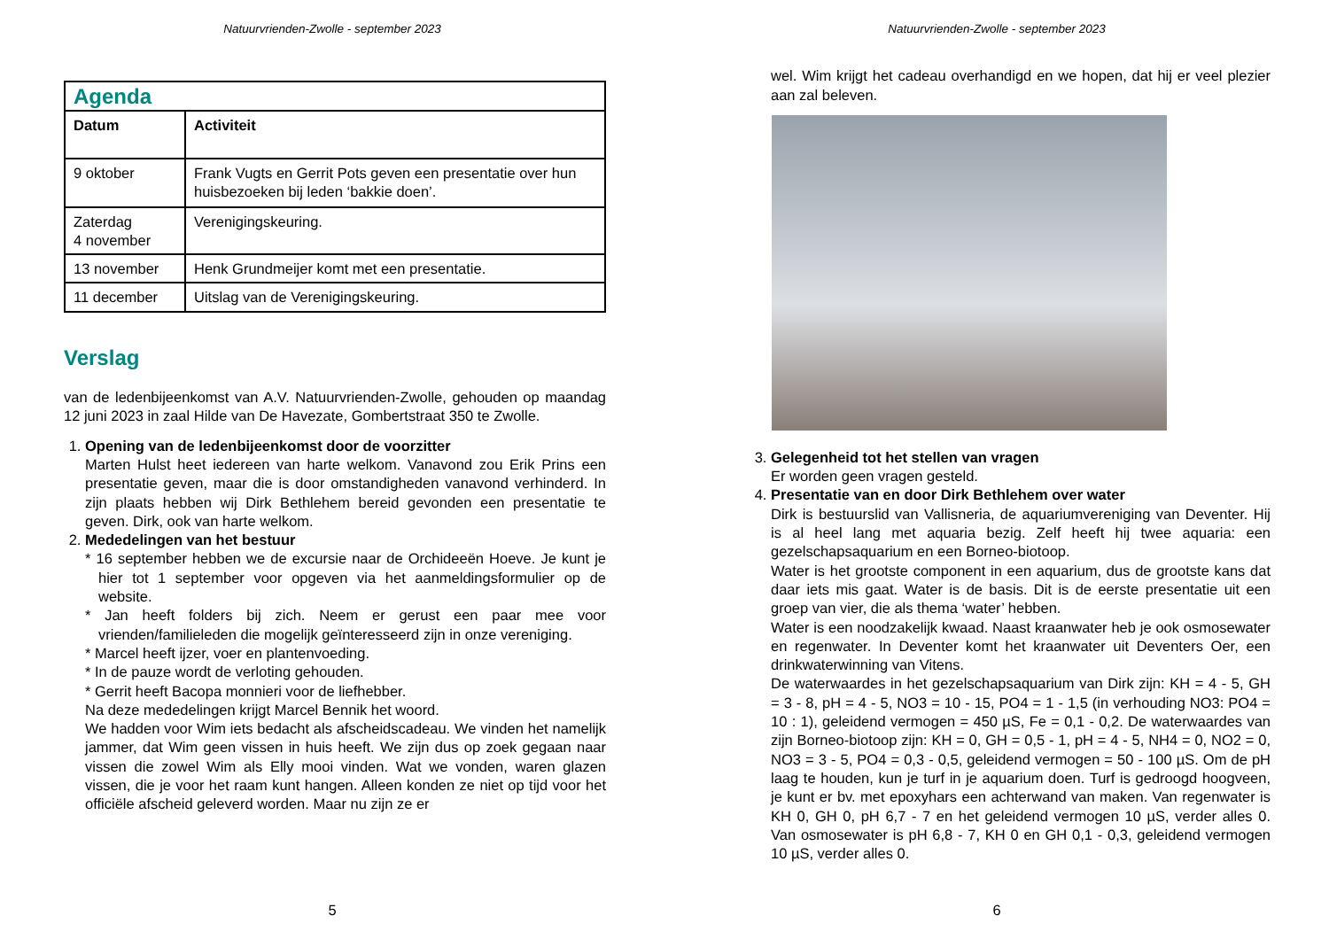Natuurvrienden-Zwolle - september 2023
| Agenda | |
| Datum | Activiteit |
| 9 oktober | Frank Vugts en Gerrit Pots geven een presentatie over hun huisbezoeken bij leden ‘bakkie doen’. |
| Zaterdag 4 november | Verenigingskeuring. |
| 13 november | Henk Grundmeijer komt met een presentatie. |
| 11 december | Uitslag van de Verenigingskeuring. |
Verslag
van de ledenbijeenkomst van A.V. Natuurvrienden-Zwolle, gehouden op maandag 12 juni 2023 in zaal Hilde van De Havezate, Gombertstraat 350 te Zwolle.
1.
Opening van de ledenbijeenkomst door de voorzitter
Marten Hulst heet iedereen van harte welkom. Vanavond zou Erik Prins een presentatie geven, maar die is door omstandigheden vanavond verhinderd. In zijn plaats hebben wij Dirk Bethlehem bereid gevonden een presentatie te geven. Dirk, ook van harte welkom.
2.
Mededelingen van het bestuur
* 16 september hebben we de excursie naar de Orchideeën Hoeve. Je kunt je hier tot 1 september voor opgeven via het aanmeldingsformulier op de website.
* Jan heeft folders bij zich. Neem er gerust een paar mee voor vrienden/familieleden die mogelijk geïnteresseerd zijn in onze vereniging.
* Marcel heeft ijzer, voer en plantenvoeding.
* In de pauze wordt de verloting gehouden.
* Gerrit heeft Bacopa monnieri voor de liefhebber.
Na deze mededelingen krijgt Marcel Bennik het woord.
We hadden voor Wim iets bedacht als afscheidscadeau. We vinden het namelijk jammer, dat Wim geen vissen in huis heeft. We zijn dus op zoek gegaan naar vissen die zowel Wim als Elly mooi vinden. Wat we vonden, waren glazen vissen, die je voor het raam kunt hangen. Alleen konden ze niet op tijd voor het officiële afscheid geleverd worden. Maar nu zijn ze er
5
Natuurvrienden-Zwolle - september 2023
wel. Wim krijgt het cadeau overhandigd en we hopen, dat hij er veel plezier aan zal beleven.
3.
Gelegenheid tot het stellen van vragen
Er worden geen vragen gesteld.
4.
Presentatie van en door Dirk Bethlehem over water
Dirk is bestuurslid van Vallisneria, de aquariumvereniging van Deventer. Hij is al heel lang met aquaria bezig. Zelf heeft hij twee aquaria: een gezelschapsaquarium en een Borneo-biotoop.
Water is het grootste component in een aquarium, dus de grootste kans dat daar iets mis gaat. Water is de basis. Dit is de eerste presentatie uit een groep van vier, die als thema ‘water’ hebben.
Water is een noodzakelijk kwaad. Naast kraanwater heb je ook osmosewater en regenwater. In Deventer komt het kraanwater uit Deventers Oer, een drinkwaterwinning van Vitens.
De waterwaardes in het gezelschapsaquarium van Dirk zijn: KH = 4 - 5, GH = 3 - 8, pH = 4 - 5, NO3 = 10 - 15, PO4 = 1 - 1,5 (in verhouding NO3: PO4 = 10 : 1), geleidend vermogen = 450 µS, Fe = 0,1 - 0,2. De waterwaardes van zijn Borneo-biotoop zijn: KH = 0, GH = 0,5 - 1, pH = 4 - 5, NH4 = 0, NO2 = 0, NO3 = 3 - 5, PO4 = 0,3 - 0,5, geleidend vermogen = 50 - 100 µS. Om de pH laag te houden, kun je turf in je aquarium doen. Turf is gedroogd hoogveen, je kunt er bv. met epoxyhars een achterwand van maken. Van regenwater is KH 0, GH 0, pH 6,7 - 7 en het geleidend vermogen 10 µS, verder alles 0. Van osmosewater is pH 6,8 - 7, KH 0 en GH 0,1 - 0,3, geleidend vermogen 10 µS, verder alles 0.
6